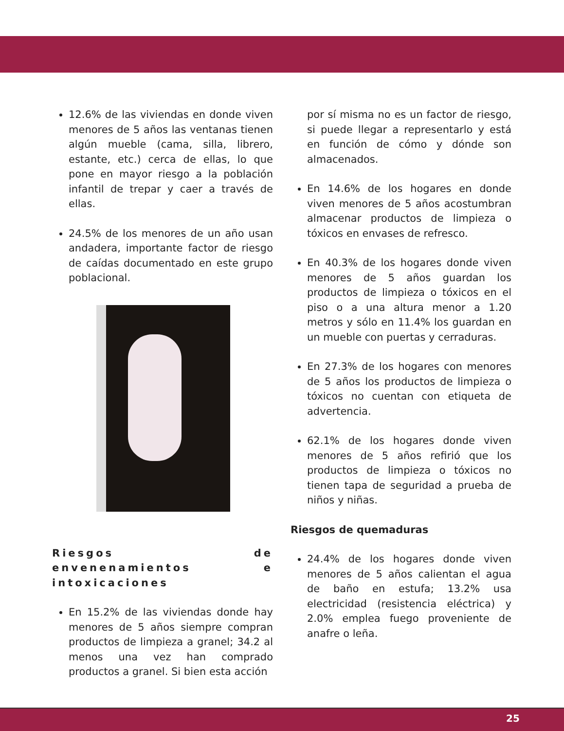12.6% de las viviendas en donde viven menores de 5 años las ventanas tienen algún mueble (cama, silla, librero, estante, etc.) cerca de ellas, lo que pone en mayor riesgo a la población infantil de trepar y caer a través de ellas.
24.5% de los menores de un año usan andadera, importante factor de riesgo de caídas documentado en este grupo poblacional.
Riesgos de envenenamientos e intoxicaciones
En 15.2% de las viviendas donde hay menores de 5 años siempre compran productos de limpieza a granel; 34.2 al menos una vez han comprado productos a granel. Si bien esta acción
por sí misma no es un factor de riesgo, si puede llegar a representarlo y está en función de cómo y dónde son almacenados.
En 14.6% de los hogares en donde viven menores de 5 años acostumbran almacenar productos de limpieza o tóxicos en envases de refresco.
En 40.3% de los hogares donde viven menores de 5 años guardan los productos de limpieza o tóxicos en el piso o a una altura menor a 1.20 metros y sólo en 11.4% los guardan en un mueble con puertas y cerraduras.
En 27.3% de los hogares con menores de 5 años los productos de limpieza o tóxicos no cuentan con etiqueta de advertencia.
62.1% de los hogares donde viven menores de 5 años refirió que los productos de limpieza o tóxicos no tienen tapa de seguridad a prueba de niños y niñas.
Riesgos de quemaduras
24.4% de los hogares donde viven menores de 5 años calientan el agua de baño en estufa; 13.2% usa electricidad (resistencia eléctrica) y 2.0% emplea fuego proveniente de anafre o leña.
25